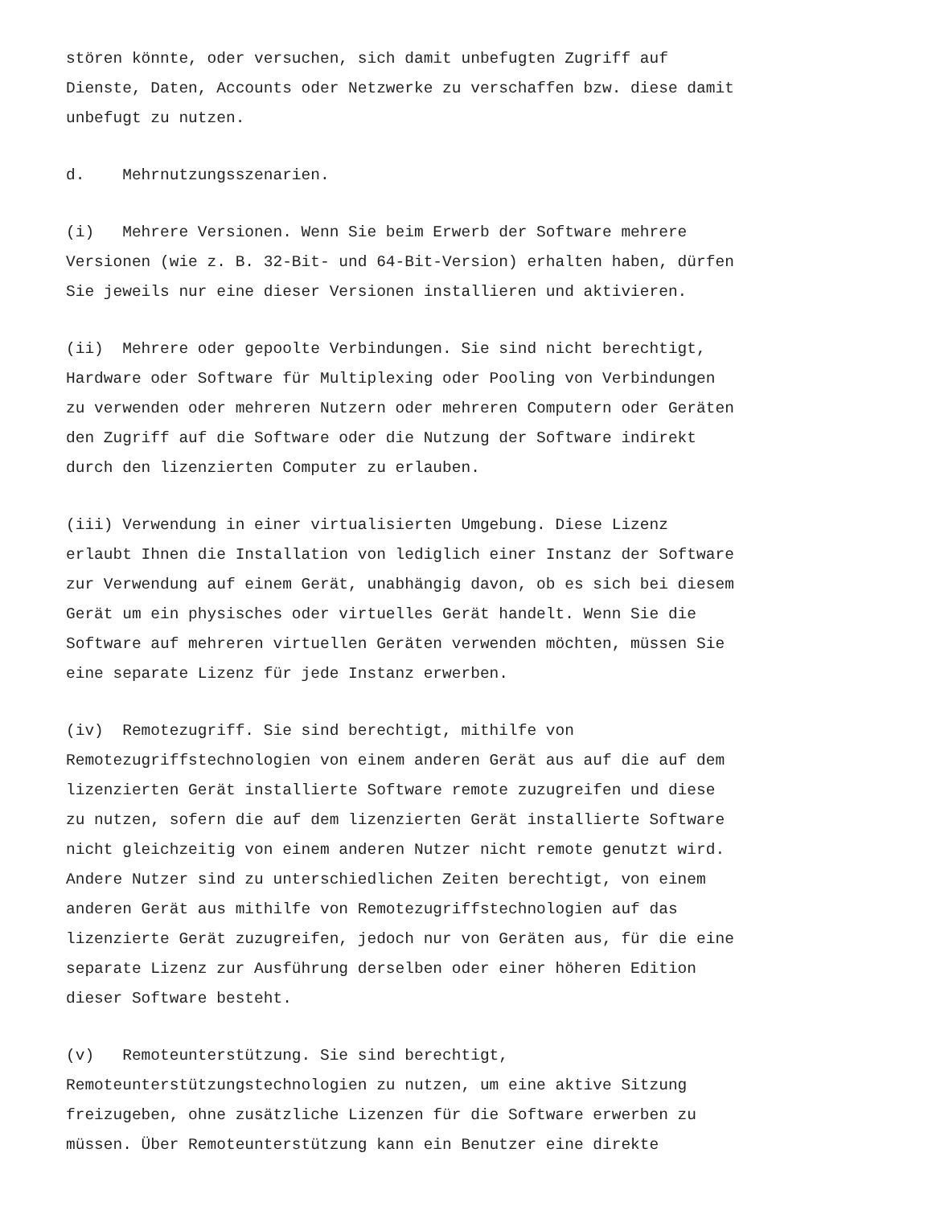stören könnte, oder versuchen, sich damit unbefugten Zugriff auf Dienste, Daten, Accounts oder Netzwerke zu verschaffen bzw. diese damit unbefugt zu nutzen.
d. Mehrnutzungsszenarien.
(i) Mehrere Versionen. Wenn Sie beim Erwerb der Software mehrere Versionen (wie z. B. 32-Bit- und 64-Bit-Version) erhalten haben, dürfen Sie jeweils nur eine dieser Versionen installieren und aktivieren.
(ii) Mehrere oder gepoolte Verbindungen. Sie sind nicht berechtigt, Hardware oder Software für Multiplexing oder Pooling von Verbindungen zu verwenden oder mehreren Nutzern oder mehreren Computern oder Geräten den Zugriff auf die Software oder die Nutzung der Software indirekt durch den lizenzierten Computer zu erlauben.
(iii) Verwendung in einer virtualisierten Umgebung. Diese Lizenz erlaubt Ihnen die Installation von lediglich einer Instanz der Software zur Verwendung auf einem Gerät, unabhängig davon, ob es sich bei diesem Gerät um ein physisches oder virtuelles Gerät handelt. Wenn Sie die Software auf mehreren virtuellen Geräten verwenden möchten, müssen Sie eine separate Lizenz für jede Instanz erwerben.
(iv) Remotezugriff. Sie sind berechtigt, mithilfe von Remotezugriffstechnologien von einem anderen Gerät aus auf die auf dem lizenzierten Gerät installierte Software remote zuzugreifen und diese zu nutzen, sofern die auf dem lizenzierten Gerät installierte Software nicht gleichzeitig von einem anderen Nutzer nicht remote genutzt wird. Andere Nutzer sind zu unterschiedlichen Zeiten berechtigt, von einem anderen Gerät aus mithilfe von Remotezugriffstechnologien auf das lizenzierte Gerät zuzugreifen, jedoch nur von Geräten aus, für die eine separate Lizenz zur Ausführung derselben oder einer höheren Edition dieser Software besteht.
(v) Remoteunterstützung. Sie sind berechtigt, Remoteunterstützungstechnologien zu nutzen, um eine aktive Sitzung freizugeben, ohne zusätzliche Lizenzen für die Software erwerben zu müssen. Über Remoteunterstützung kann ein Benutzer eine direkte